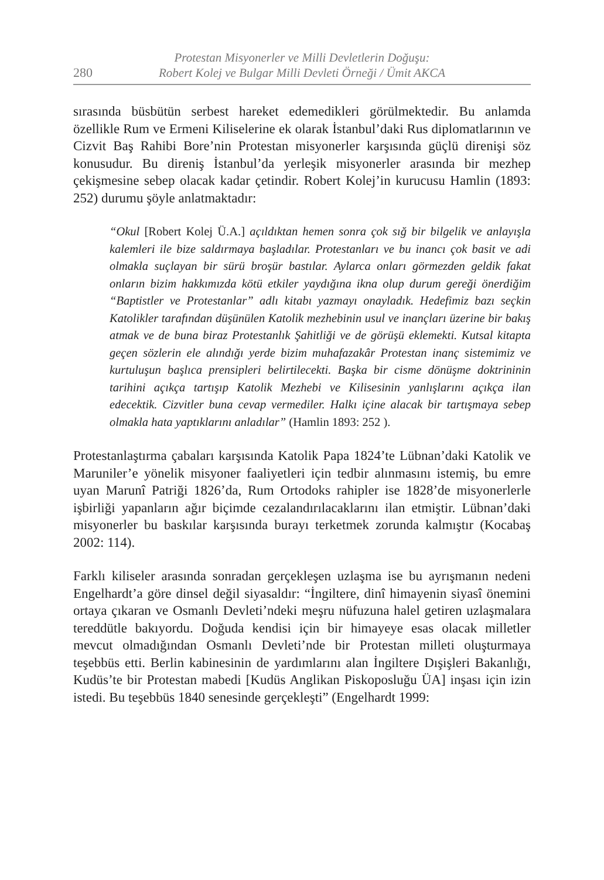280
Protestan Misyonerler ve Milli Devletlerin Doğuşu:
Robert Kolej ve Bulgar Milli Devleti Örneği / Ümit AKCA
sırasında büsbütün serbest hareket edemedikleri görülmektedir. Bu anlamda özellikle Rum ve Ermeni Kiliselerine ek olarak İstanbul’daki Rus diplomatlarının ve Cizvit Baş Rahibi Bore’nin Protestan misyonerler karşısında güçlü direnişi söz konusudur. Bu direniş İstanbul’da yerleşik misyonerler arasında bir mezhep çekişmesine sebep olacak kadar çetindir. Robert Kolej’in kurucusu Hamlin (1893: 252) durumu şöyle anlatmaktadır:
“Okul [Robert Kolej Ü.A.] açıldıktan hemen sonra çok sığ bir bilgelik ve anlayışla kalemleri ile bize saldırmaya başladılar. Protestanları ve bu inancı çok basit ve adi olmakla suçlayan bir sürü broşür bastılar. Aylarca onları görmezden geldik fakat onların bizim hakkımızda kötü etkiler yaydığına ikna olup durum gereği önerdiğim “Baptistler ve Protestanlar” adlı kitabı yazmayı onayladık. Hedefimiz bazı seçkin Katolikler tarafından düşünülen Katolik mezhebinin usul ve inançları üzerine bir bakış atmak ve de buna biraz Protestanlık Şahitliği ve de görüşü eklemekti. Kutsal kitapta geçen sözlerin ele alındığı yerde bizim muhafazakâr Protestan inanç sistemimiz ve kurtuluşun başlıca prensipleri belirtilecekti. Başka bir cisme dönüşme doktrininin tarihini açıkça tartışıp Katolik Mezhebi ve Kilisesinin yanlışlarını açıkça ilan edecektik. Cizvitler buna cevap vermediler. Halkı içine alacak bir tartışmaya sebep olmakla hata yaptıklarını anladılar” (Hamlin 1893: 252 ).
Protestanlaştırma çabaları karşısında Katolik Papa 1824’te Lübnan’daki Katolik ve Maruniler’e yönelik misyoner faaliyetleri için tedbir alınmasını istemiş, bu emre uyan Marunî Patriği 1826’da, Rum Ortodoks rahipler ise 1828’de misyonerlerle işbirliği yapanların ağır biçimde cezalandırılacaklarını ilan etmiştir. Lübnan’daki misyonerler bu baskılar karşısında burayı terketmek zorunda kalmıştır (Kocabaş 2002: 114).
Farklı kiliseler arasında sonradan gerçekleşen uzlaşma ise bu ayrışmanın nedeni Engelhardt’a göre dinsel değil siyasaldır: “İngiltere, dinî himayenin siyasî önemini ortaya çıkaran ve Osmanlı Devleti’ndeki meşru nüfuzuna halel getiren uzlaşmalara tereddütle bakıyordu. Doğuda kendisi için bir himayeye esas olacak milletler mevcut olmadığından Osmanlı Devleti’nde bir Protestan milleti oluşturmaya teşebbüs etti. Berlin kabinesinin de yardımlarını alan İngiltere Dışişleri Bakanlığı, Kudüs’te bir Protestan mabedi [Kudüs Anglikan Piskoposluğu ÜA] inşası için izin istedi. Bu teşebbüs 1840 senesinde gerçekleşti” (Engelhardt 1999: